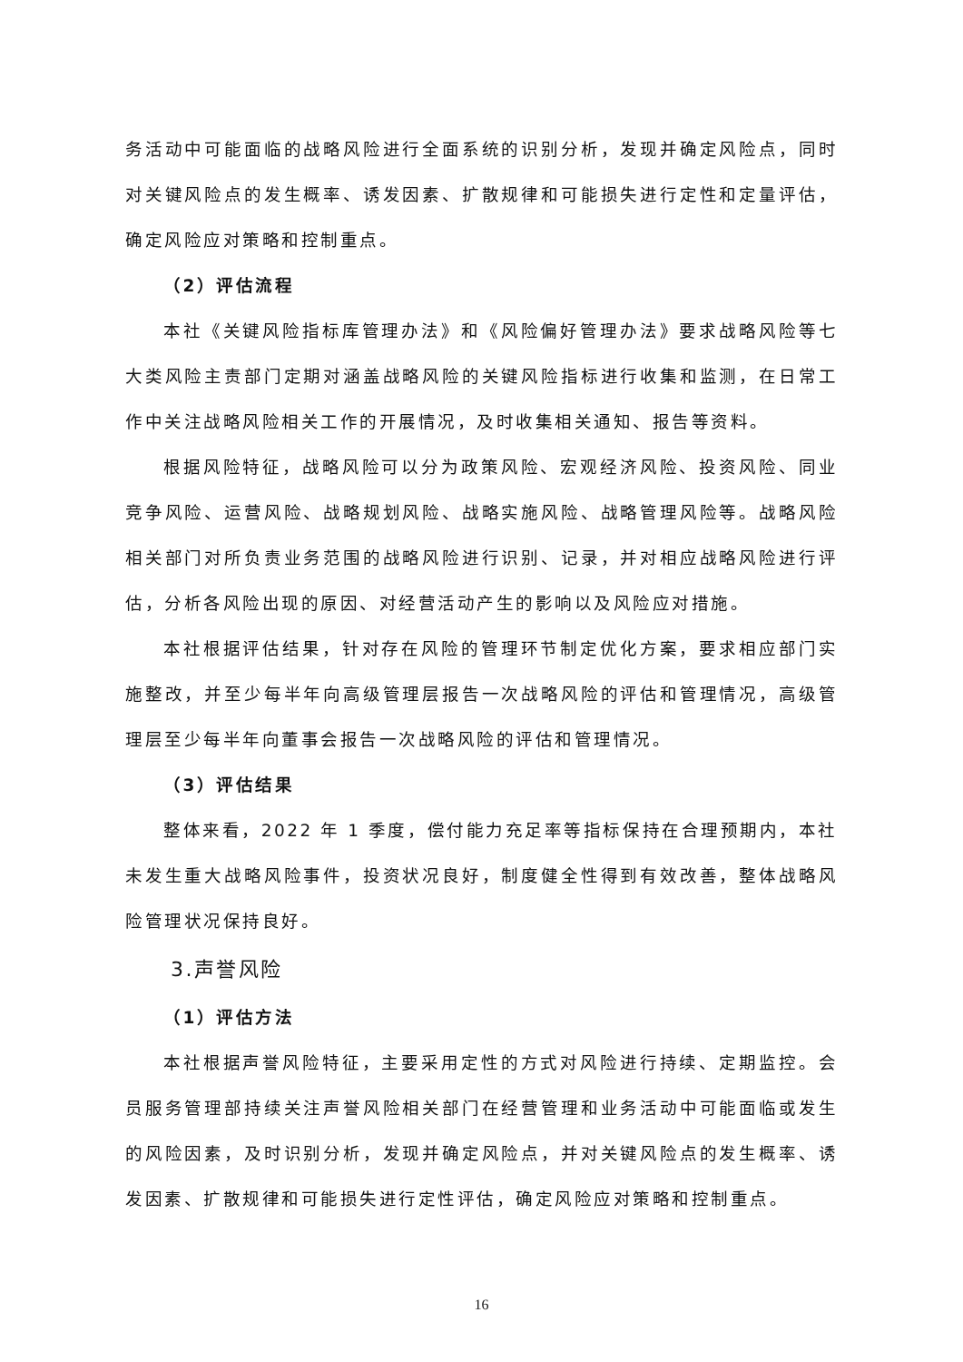务活动中可能面临的战略风险进行全面系统的识别分析，发现并确定风险点，同时对关键风险点的发生概率、诱发因素、扩散规律和可能损失进行定性和定量评估，确定风险应对策略和控制重点。
（2）评估流程
本社《关键风险指标库管理办法》和《风险偏好管理办法》要求战略风险等七大类风险主责部门定期对涵盖战略风险的关键风险指标进行收集和监测，在日常工作中关注战略风险相关工作的开展情况，及时收集相关通知、报告等资料。
根据风险特征，战略风险可以分为政策风险、宏观经济风险、投资风险、同业竞争风险、运营风险、战略规划风险、战略实施风险、战略管理风险等。战略风险相关部门对所负责业务范围的战略风险进行识别、记录，并对相应战略风险进行评估，分析各风险出现的原因、对经营活动产生的影响以及风险应对措施。
本社根据评估结果，针对存在风险的管理环节制定优化方案，要求相应部门实施整改，并至少每半年向高级管理层报告一次战略风险的评估和管理情况，高级管理层至少每半年向董事会报告一次战略风险的评估和管理情况。
（3）评估结果
整体来看，2022 年 1 季度，偿付能力充足率等指标保持在合理预期内，本社未发生重大战略风险事件，投资状况良好，制度健全性得到有效改善，整体战略风险管理状况保持良好。
3.声誉风险
（1）评估方法
本社根据声誉风险特征，主要采用定性的方式对风险进行持续、定期监控。会员服务管理部持续关注声誉风险相关部门在经营管理和业务活动中可能面临或发生的风险因素，及时识别分析，发现并确定风险点，并对关键风险点的发生概率、诱发因素、扩散规律和可能损失进行定性评估，确定风险应对策略和控制重点。
16